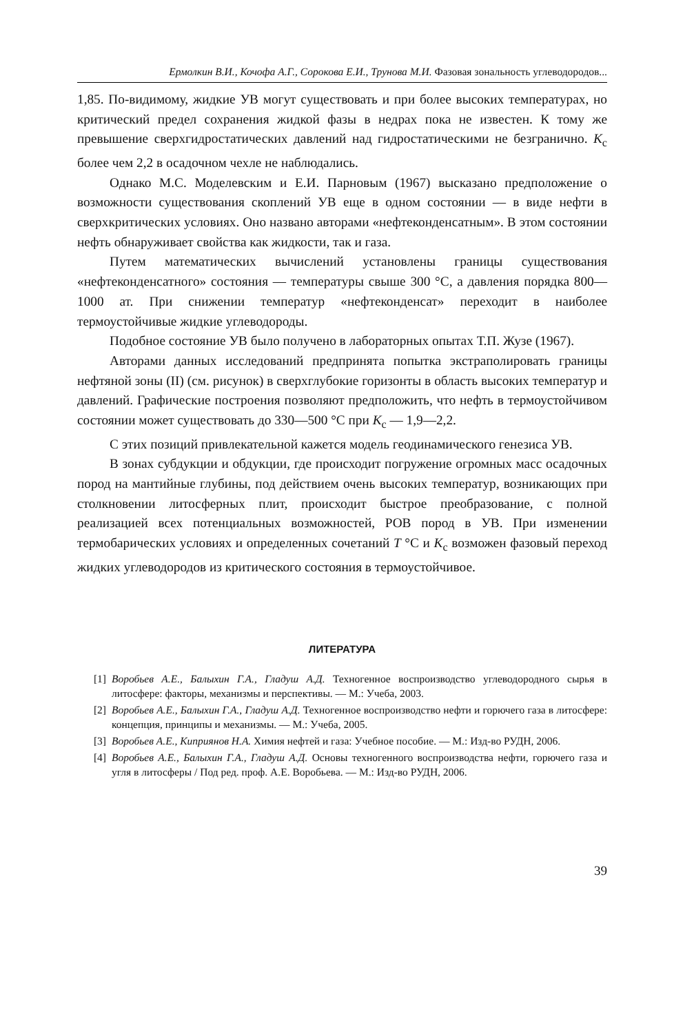Ермолкин В.И., Кочофа А.Г., Сорокова Е.И., Трунова М.И. Фазовая зональность углеводородов...
1,85. По-видимому, жидкие УВ могут существовать и при более высоких температурах, но критический предел сохранения жидкой фазы в недрах пока не известен. К тому же превышение сверхгидростатических давлений над гидростатическими не безгранично. K<sub>c</sub> более чем 2,2 в осадочном чехле не наблюдались.
Однако М.С. Моделевским и Е.И. Парновым (1967) высказано предположение о возможности существования скоплений УВ еще в одном состоянии — в виде нефти в сверхкритических условиях. Оно названо авторами «нефтеконденсатным». В этом состоянии нефть обнаруживает свойства как жидкости, так и газа.
Путем математических вычислений установлены границы существования «нефтеконденсатного» состояния — температуры свыше 300 °С, а давления порядка 800—1000 ат. При снижении температур «нефтеконденсат» переходит в наиболее термоустойчивые жидкие углеводороды.
Подобное состояние УВ было получено в лабораторных опытах Т.П. Жузе (1967).
Авторами данных исследований предпринята попытка экстраполировать границы нефтяной зоны (II) (см. рисунок) в сверхглубокие горизонты в область высоких температур и давлений. Графические построения позволяют предположить, что нефть в термоустойчивом состоянии может существовать до 330—500 °С при K<sub>c</sub> — 1,9—2,2.
С этих позиций привлекательной кажется модель геодинамического генезиса УВ.
В зонах субдукции и обдукции, где происходит погружение огромных масс осадочных пород на мантийные глубины, под действием очень высоких температур, возникающих при столкновении литосферных плит, происходит быстрое преобразование, с полной реализацией всех потенциальных возможностей, РОВ пород в УВ. При изменении термобарических условиях и определенных сочетаний T °С и K<sub>c</sub> возможен фазовый переход жидких углеводородов из критического состояния в термоустойчивое.
ЛИТЕРАТУРА
[1] Воробьев А.Е., Балыхин Г.А., Гладуш А.Д. Техногенное воспроизводство углеводородного сырья в литосфере: факторы, механизмы и перспективы. — М.: Учеба, 2003.
[2] Воробьев А.Е., Балыхин Г.А., Гладуш А.Д. Техногенное воспроизводство нефти и горючего газа в литосфере: концепция, принципы и механизмы. — М.: Учеба, 2005.
[3] Воробьев А.Е., Киприянов Н.А. Химия нефтей и газа: Учебное пособие. — М.: Изд-во РУДН, 2006.
[4] Воробьев А.Е., Балыхин Г.А., Гладуш А.Д. Основы техногенного воспроизводства нефти, горючего газа и угля в литосферы / Под ред. проф. А.Е. Воробьева. — М.: Изд-во РУДН, 2006.
39